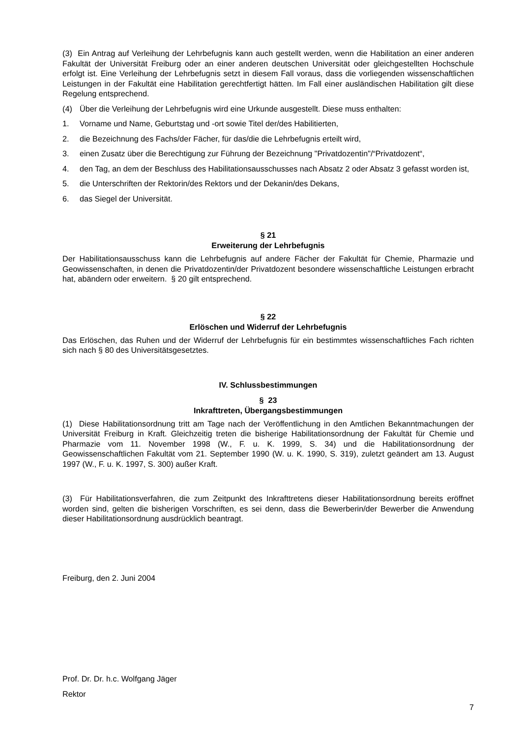(3) Ein Antrag auf Verleihung der Lehrbefugnis kann auch gestellt werden, wenn die Habilitation an einer anderen Fakultät der Universität Freiburg oder an einer anderen deutschen Universität oder gleichgestellten Hochschule erfolgt ist. Eine Verleihung der Lehrbefugnis setzt in diesem Fall voraus, dass die vorliegenden wissenschaftlichen Leistungen in der Fakultät eine Habilitation gerechtfertigt hätten. Im Fall einer ausländischen Habilitation gilt diese Regelung entsprechend.
(4) Über die Verleihung der Lehrbefugnis wird eine Urkunde ausgestellt. Diese muss enthalten:
1. Vorname und Name, Geburtstag und -ort sowie Titel der/des Habilitierten,
2. die Bezeichnung des Fachs/der Fächer, für das/die die Lehrbefugnis erteilt wird,
3. einen Zusatz über die Berechtigung zur Führung der Bezeichnung "Privatdozentin"/“Privatdozent“,
4. den Tag, an dem der Beschluss des Habilitationsausschusses nach Absatz 2 oder Absatz 3 gefasst worden ist,
5. die Unterschriften der Rektorin/des Rektors und der Dekanin/des Dekans,
6. das Siegel der Universität.
§ 21
Erweiterung der Lehrbefugnis
Der Habilitationsausschuss kann die Lehrbefugnis auf andere Fächer der Fakultät für Chemie, Pharmazie und Geowissenschaften, in denen die Privatdozentin/der Privatdozent besondere wissenschaftliche Leistungen erbracht hat, abändern oder erweitern. § 20 gilt entsprechend.
§ 22
Erlöschen und Widerruf der Lehrbefugnis
Das Erlöschen, das Ruhen und der Widerruf der Lehrbefugnis für ein bestimmtes wissenschaftliches Fach richten sich nach § 80 des Universitätsgesetztes.
IV. Schlussbestimmungen
§ 23
Inkrafttreten, Übergangsbestimmungen
(1) Diese Habilitationsordnung tritt am Tage nach der Veröffentlichung in den Amtlichen Bekanntmachungen der Universität Freiburg in Kraft. Gleichzeitig treten die bisherige Habilitationsordnung der Fakultät für Chemie und Pharmazie vom 11. November 1998 (W., F. u. K. 1999, S. 34) und die Habilitationsordnung der Geowissenschaftlichen Fakultät vom 21. September 1990 (W. u. K. 1990, S. 319), zuletzt geändert am 13. August 1997 (W., F. u. K. 1997, S. 300) außer Kraft.
(3) Für Habilitationsverfahren, die zum Zeitpunkt des Inkrafttretens dieser Habilitationsordnung bereits eröffnet worden sind, gelten die bisherigen Vorschriften, es sei denn, dass die Bewerberin/der Bewerber die Anwendung dieser Habilitationsordnung ausdrücklich beantragt.
Freiburg, den 2. Juni 2004
Prof. Dr. Dr. h.c. Wolfgang Jäger
Rektor
7